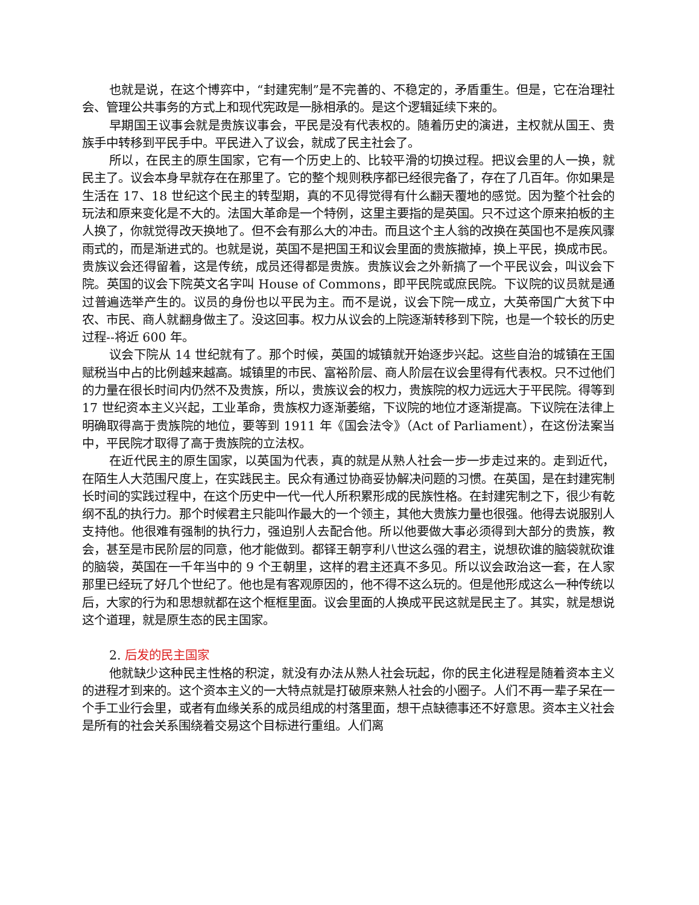也就是说，在这个博弈中，“封建宪制”是不完善的、不稳定的，矛盾重生。但是，它在治理社会、管理公共事务的方式上和现代宪政是一脉相承的。是这个逻辑延续下来的。
早期国王议事会就是贵族议事会，平民是没有代表权的。随着历史的演进，主权就从国王、贵族手中转移到平民手中。平民进入了议会，就成了民主社会了。
所以，在民主的原生国家，它有一个历史上的、比较平滑的切换过程。把议会里的人一换，就民主了。议会本身早就存在在那里了。它的整个规则秩序都已经很完备了，存在了几百年。你如果是生活在 17、18 世纪这个民主的转型期，真的不见得觉得有什么翻天覆地的感觉。因为整个社会的玩法和原来变化是不大的。法国大革命是一个特例，这里主要指的是英国。只不过这个原来拍板的主人换了，你就觉得改天换地了。但不会有那么大的冲击。而且这个主人翁的改换在英国也不是疾风骤雨式的，而是渐进式的。也就是说，英国不是把国王和议会里面的贵族撤掉，换上平民，换成市民。贵族议会还得留着，这是传统，成员还得都是贵族。贵族议会之外新搞了一个平民议会，叫议会下院。英国的议会下院英文名字叫 House of Commons，即平民院或庶民院。下议院的议员就是通过普遍选举产生的。议员的身份也以平民为主。而不是说，议会下院一成立，大英帝国广大贫下中农、市民、商人就翻身做主了。没这回事。权力从议会的上院逐渐转移到下院，也是一个较长的历史过程--将近 600 年。
议会下院从 14 世纪就有了。那个时候，英国的城镇就开始逐步兴起。这些自治的城镇在王国赋税当中占的比例越来越高。城镇里的市民、富裕阶层、商人阶层在议会里得有代表权。只不过他们的力量在很长时间内仍然不及贵族，所以，贵族议会的权力，贵族院的权力远远大于平民院。得等到 17 世纪资本主义兴起，工业革命，贵族权力逐渐萎缩，下议院的地位才逐渐提高。下议院在法律上明确取得高于贵族院的地位，要等到 1911 年《国会法令》（Act of Parliament），在这份法案当中，平民院才取得了高于贵族院的立法权。
在近代民主的原生国家，以英国为代表，真的就是从熟人社会一步一步走过来的。走到近代，在陌生人大范围尺度上，在实践民主。民众有通过协商妥协解决问题的习惯。在英国，是在封建宪制长时间的实践过程中，在这个历史中一代一代人所积累形成的民族性格。在封建宪制之下，很少有乾纲不乱的执行力。那个时候君主只能叫作最大的一个领主，其他大贵族力量也很强。他得去说服别人支持他。他很难有强制的执行力，强迫别人去配合他。所以他要做大事必须得到大部分的贵族，教会，甚至是市民阶层的同意，他才能做到。都铎王朝亨利八世这么强的君主，说想砍谁的脑袋就砍谁的脑袋，英国在一千年当中的 9 个王朝里，这样的君主还真不多见。所以议会政治这一套，在人家那里已经玩了好几个世纪了。他也是有客观原因的，他不得不这么玩的。但是他形成这么一种传统以后，大家的行为和思想就都在这个框框里面。议会里面的人换成平民这就是民主了。其实，就是想说这个道理，就是原生态的民主国家。
2. 后发的民主国家
他就缺少这种民主性格的积淀，就没有办法从熟人社会玩起，你的民主化进程是随着资本主义的进程才到来的。这个资本主义的一大特点就是打破原来熟人社会的小圈子。人们不再一辈子呆在一个手工业行会里，或者有血缘关系的成员组成的村落里面，想干点缺德事还不好意思。资本主义社会是所有的社会关系围绕着交易这个目标进行重组。人们离